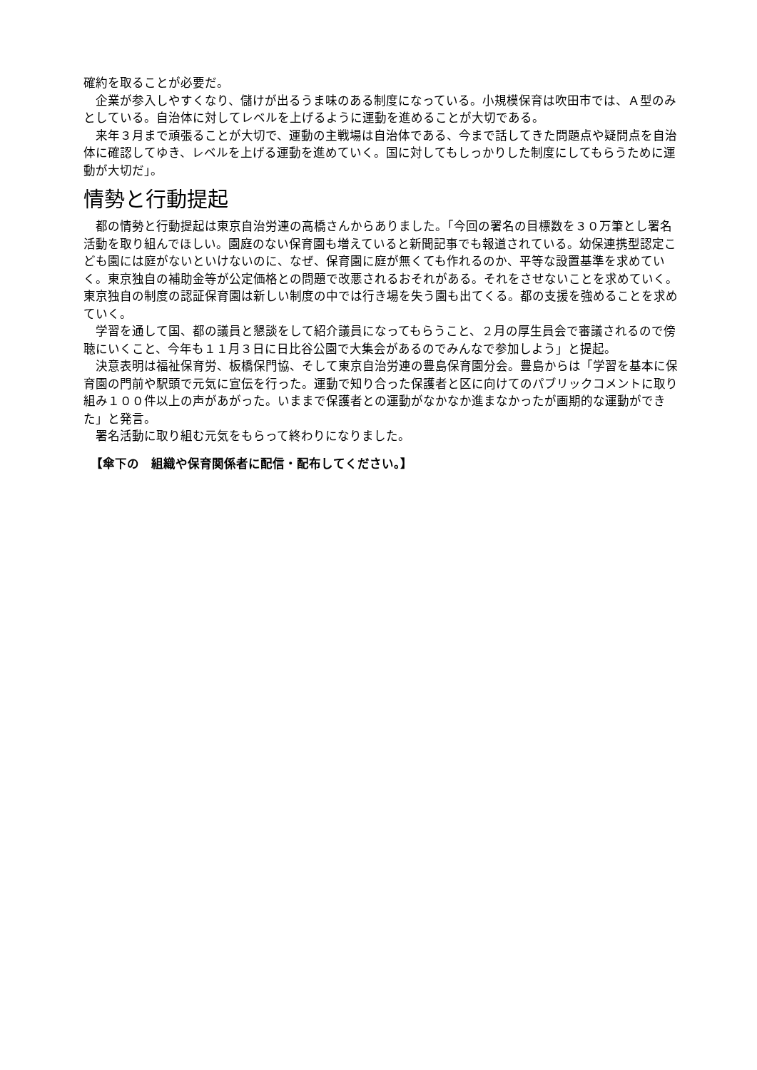確約を取ることが必要だ。
企業が参入しやすくなり、儲けが出るうま味のある制度になっている。小規模保育は吹田市では、Ａ型のみとしている。自治体に対してレベルを上げるように運動を進めることが大切である。
来年３月まで頑張ることが大切で、運動の主戦場は自治体である、今まで話してきた問題点や疑問点を自治体に確認してゆき、レベルを上げる運動を進めていく。国に対してもしっかりした制度にしてもらうために運動が大切だ」。
情勢と行動提起
都の情勢と行動提起は東京自治労連の高橋さんからありました。「今回の署名の目標数を３０万筆とし署名活動を取り組んでほしい。園庭のない保育園も増えていると新聞記事でも報道されている。幼保連携型認定こども園には庭がないといけないのに、なぜ、保育園に庭が無くても作れるのか、平等な設置基準を求めていく。東京独自の補助金等が公定価格との問題で改悪されるおそれがある。それをさせないことを求めていく。東京独自の制度の認証保育園は新しい制度の中では行き場を失う園も出てくる。都の支援を強めることを求めていく。
学習を通して国、都の議員と懇談をして紹介議員になってもらうこと、２月の厚生員会で審議されるので傍聴にいくこと、今年も１１月３日に日比谷公園で大集会があるのでみんなで参加しよう」と提起。
決意表明は福祉保育労、板橋保門協、そして東京自治労連の豊島保育園分会。豊島からは「学習を基本に保育園の門前や駅頭で元気に宣伝を行った。運動で知り合った保護者と区に向けてのパブリックコメントに取り組み１００件以上の声があがった。いままで保護者との運動がなかなか進まなかったが画期的な運動ができた」と発言。
署名活動に取り組む元気をもらって終わりになりました。
【傘下の　組織や保育関係者に配信・配布してください。】